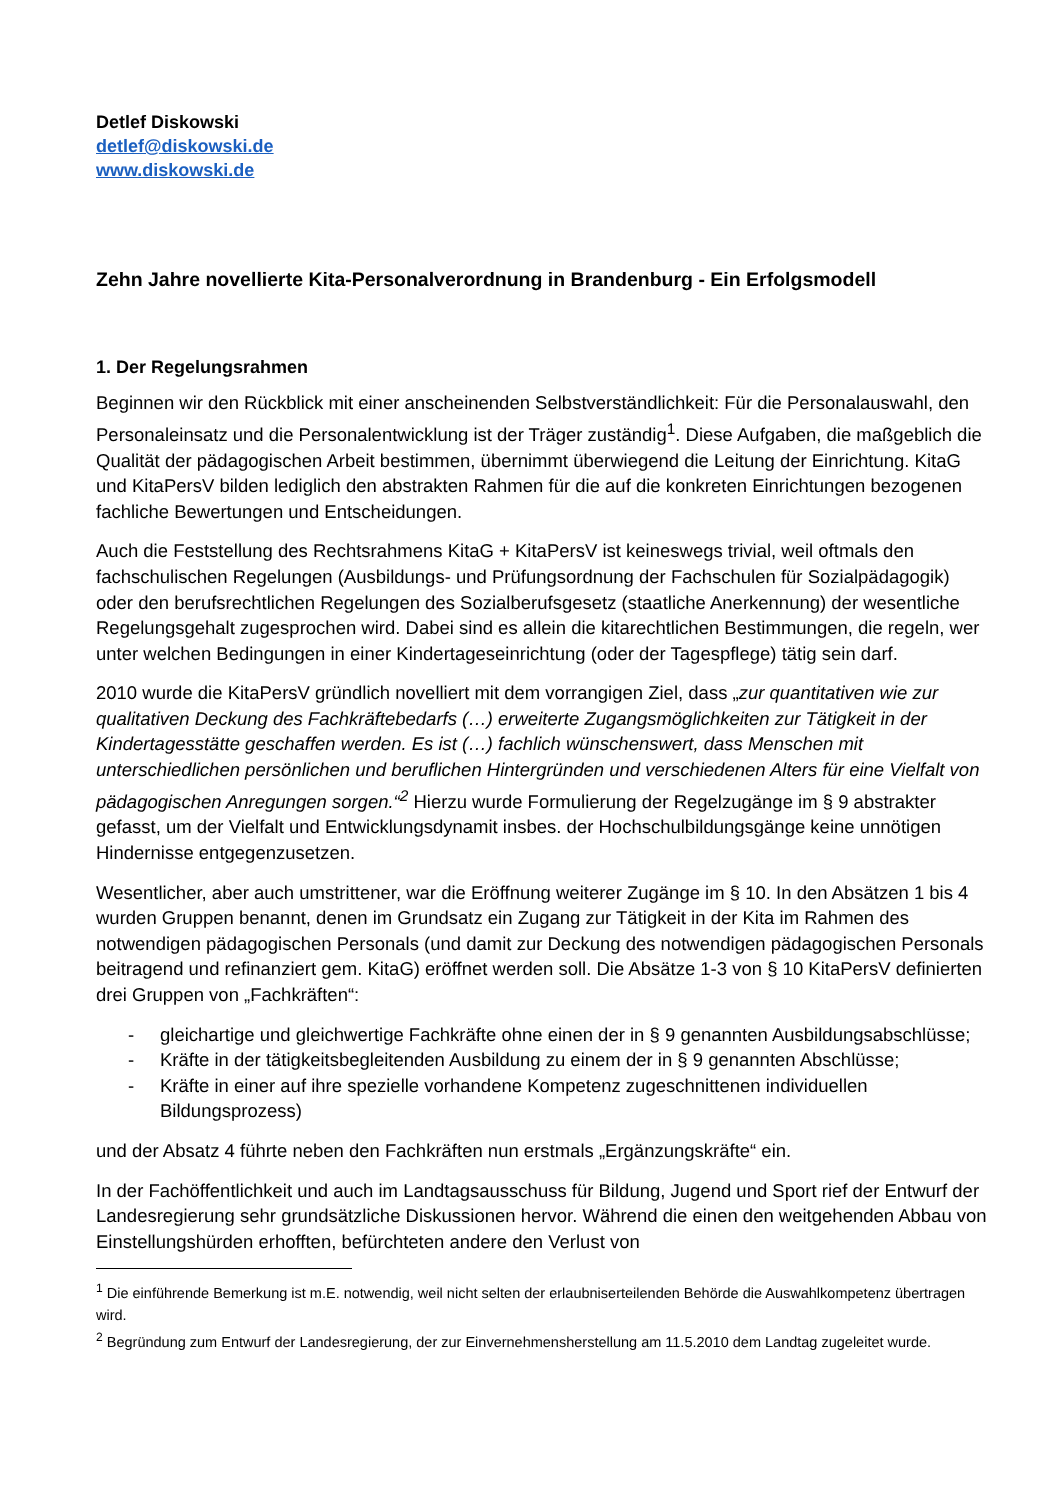Detlef Diskowski
detlef@diskowski.de
www.diskowski.de
Zehn Jahre novellierte Kita-Personalverordnung in Brandenburg - Ein Erfolgsmodell
1. Der Regelungsrahmen
Beginnen wir den Rückblick mit einer anscheinenden Selbstverständlichkeit: Für die Personalauswahl, den Personaleinsatz und die Personalentwicklung ist der Träger zuständig<sup>1</sup>. Diese Aufgaben, die maßgeblich die Qualität der pädagogischen Arbeit bestimmen, übernimmt überwiegend die Leitung der Einrichtung. KitaG und KitaPersV bilden lediglich den abstrakten Rahmen für die auf die konkreten Einrichtungen bezogenen fachliche Bewertungen und Entscheidungen.
Auch die Feststellung des Rechtsrahmens KitaG + KitaPersV ist keineswegs trivial, weil oftmals den fachschulischen Regelungen (Ausbildungs- und Prüfungsordnung der Fachschulen für Sozialpädagogik) oder den berufsrechtlichen Regelungen des Sozialberufsgesetz (staatliche Anerkennung) der wesentliche Regelungsgehalt zugesprochen wird. Dabei sind es allein die kitarechtlichen Bestimmungen, die regeln, wer unter welchen Bedingungen in einer Kindertageseinrichtung (oder der Tagespflege) tätig sein darf.
2010 wurde die KitaPersV gründlich novelliert mit dem vorrangigen Ziel, dass „zur quantitativen wie zur qualitativen Deckung des Fachkräftebedarfs (…) erweiterte Zugangsmöglichkeiten zur Tätigkeit in der Kindertagesstätte geschaffen werden. Es ist (…) fachlich wünschenswert, dass Menschen mit unterschiedlichen persönlichen und beruflichen Hintergründen und verschiedenen Alters für eine Vielfalt von pädagogischen Anregungen sorgen.“<sup>2</sup> Hierzu wurde Formulierung der Regelzugänge im § 9 abstrakter gefasst, um der Vielfalt und Entwicklungsdynamit insbes. der Hochschulbildungsgänge keine unnötigen Hindernisse entgegenzusetzen.
Wesentlicher, aber auch umstrittener, war die Eröffnung weiterer Zugänge im § 10. In den Absätzen 1 bis 4 wurden Gruppen benannt, denen im Grundsatz ein Zugang zur Tätigkeit in der Kita im Rahmen des notwendigen pädagogischen Personals (und damit zur Deckung des notwendigen pädagogischen Personals beitragend und refinanziert gem. KitaG) eröffnet werden soll. Die Absätze 1-3 von § 10 KitaPersV definierten drei Gruppen von „Fachkräften“:
- gleichartige und gleichwertige Fachkräfte ohne einen der in § 9 genannten Ausbildungsabschlüsse;
- Kräfte in der tätigkeitsbegleitenden Ausbildung zu einem der in § 9 genannten Abschlüsse;
- Kräfte in einer auf ihre spezielle vorhandene Kompetenz zugeschnittenen individuellen Bildungsprozess)
und der Absatz 4 führte neben den Fachkräften nun erstmals „Ergänzungskräfte“ ein.
In der Fachöffentlichkeit und auch im Landtagsausschuss für Bildung, Jugend und Sport rief der Entwurf der Landesregierung sehr grundsätzliche Diskussionen hervor. Während die einen den weitgehenden Abbau von Einstellungshürden erhofften, befürchteten andere den Verlust von
<sup>1</sup> Die einführende Bemerkung ist m.E. notwendig, weil nicht selten der erlaubniserteilenden Behörde die Auswahlkompetenz übertragen wird.
<sup>2</sup> Begründung zum Entwurf der Landesregierung, der zur Einvernehmensherstellung am 11.5.2010 dem Landtag zugeleitet wurde.